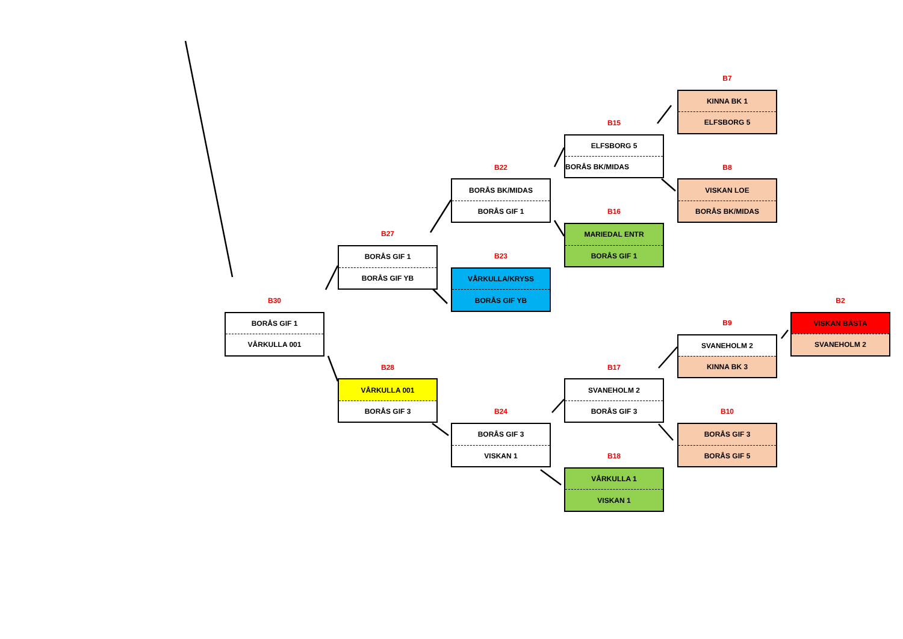B30
BORÅS GIF 1
VÅRKULLA 001
B27
BORÅS GIF 1
BORÅS GIF YB
B28
VÅRKULLA 001
BORÅS GIF 3
B22
BORÅS BK/MIDAS
BORÅS GIF 1
B23
VÅRKULLA/KRYSS
BORÅS GIF YB
B24
BORÅS GIF 3
VISKAN 1
B15
ELFSBORG 5
BORÅS BK/MIDAS
B16
MARIEDAL ENTR
BORÅS GIF 1
B17
SVANEHOLM 2
BORÅS GIF 3
B18
VÅRKULLA 1
VISKAN 1
B7
KINNA BK 1
ELFSBORG 5
B8
VISKAN LOE
BORÅS BK/MIDAS
B9
SVANEHOLM 2
KINNA BK 3
B10
BORÅS GIF 3
BORÅS GIF 5
B2
VISKAN BÄSTA
SVANEHOLM 2